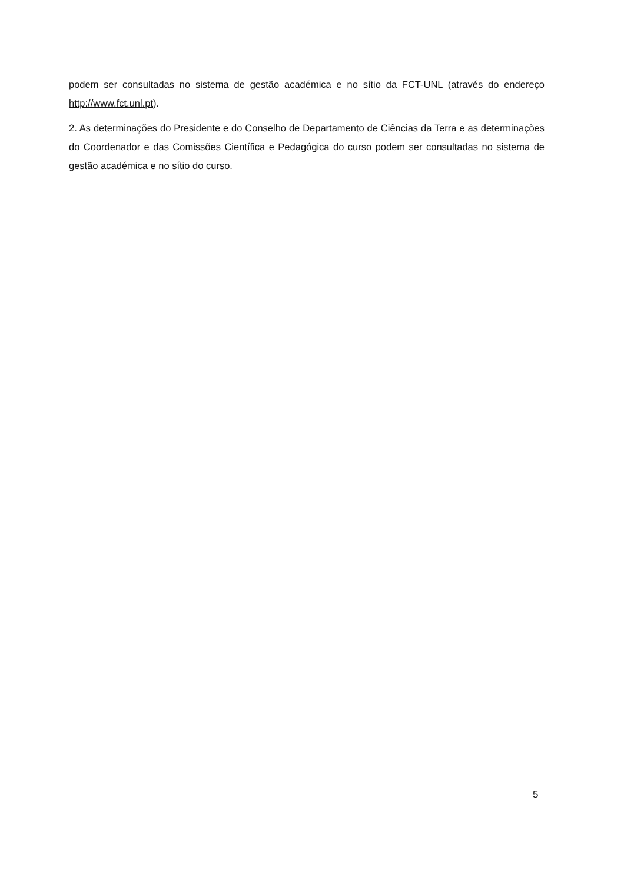podem ser consultadas no sistema de gestão académica e no sítio da FCT-UNL (através do endereço http://www.fct.unl.pt).
2. As determinações do Presidente e do Conselho de Departamento de Ciências da Terra e as determinações do Coordenador e das Comissões Científica e Pedagógica do curso podem ser consultadas no sistema de gestão académica e no sítio do curso.
5